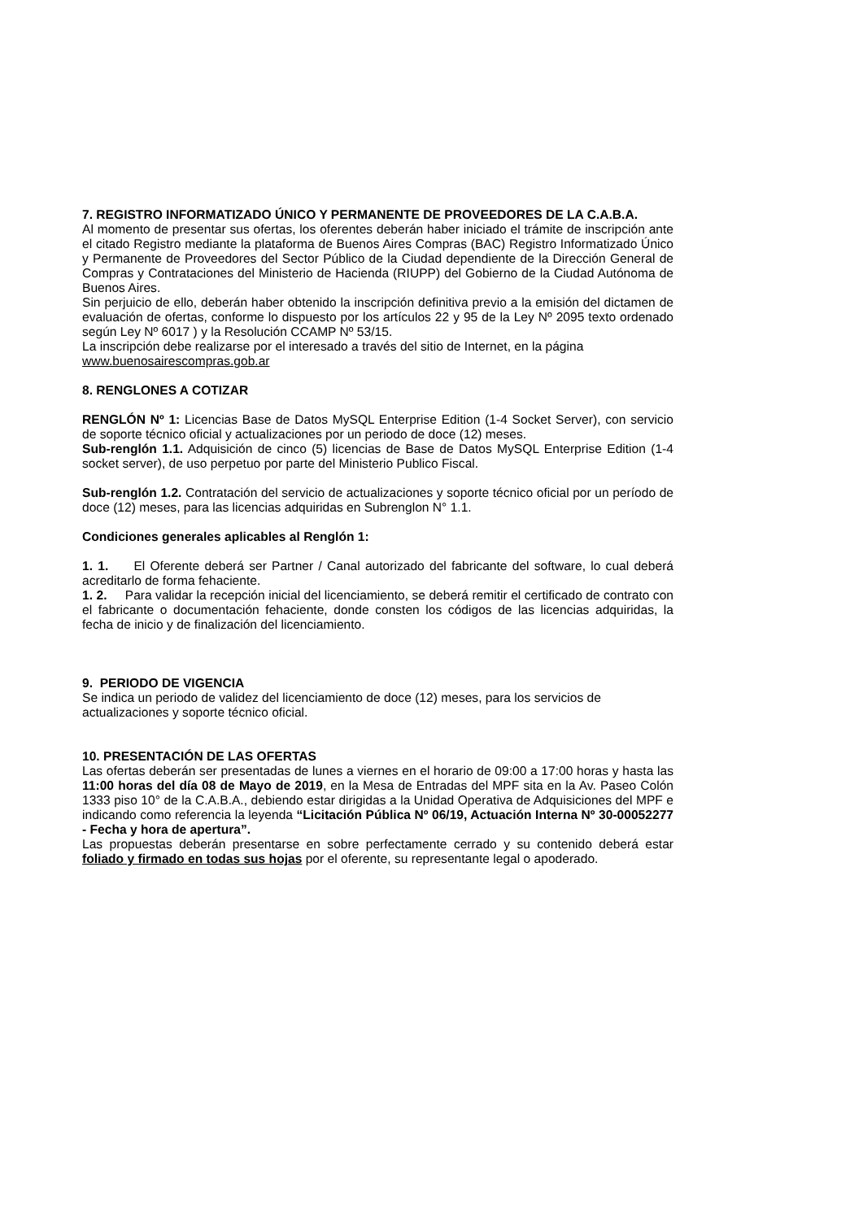7. REGISTRO INFORMATIZADO ÚNICO Y PERMANENTE DE PROVEEDORES DE LA C.A.B.A.
Al momento de presentar sus ofertas, los oferentes deberán haber iniciado el trámite de inscripción ante el citado Registro mediante la plataforma de Buenos Aires Compras (BAC) Registro Informatizado Único y Permanente de Proveedores del Sector Público de la Ciudad dependiente de la Dirección General de Compras y Contrataciones del Ministerio de Hacienda (RIUPP) del Gobierno de la Ciudad Autónoma de Buenos Aires.
Sin perjuicio de ello, deberán haber obtenido la inscripción definitiva previo a la emisión del dictamen de evaluación de ofertas, conforme lo dispuesto por los artículos 22 y 95 de la Ley Nº 2095 texto ordenado según Ley Nº 6017 ) y la Resolución CCAMP Nº 53/15.
La inscripción debe realizarse por el interesado a través del sitio de Internet, en la página www.buenosairescompras.gob.ar
8. RENGLONES A COTIZAR
RENGLÓN Nº 1: Licencias Base de Datos MySQL Enterprise Edition (1-4 Socket Server), con servicio de soporte técnico oficial y actualizaciones por un periodo de doce (12) meses.
Sub-renglón 1.1. Adquisición de cinco (5) licencias de Base de Datos MySQL Enterprise Edition (1-4 socket server), de uso perpetuo por parte del Ministerio Publico Fiscal.
Sub-renglón 1.2. Contratación del servicio de actualizaciones y soporte técnico oficial por un período de doce (12) meses, para las licencias adquiridas en Subrenglon N° 1.1.
Condiciones generales aplicables al Renglón 1:
1. 1. El Oferente deberá ser Partner / Canal autorizado del fabricante del software, lo cual deberá acreditarlo de forma fehaciente.
1. 2. Para validar la recepción inicial del licenciamiento, se deberá remitir el certificado de contrato con el fabricante o documentación fehaciente, donde consten los códigos de las licencias adquiridas, la fecha de inicio y de finalización del licenciamiento.
9. PERIODO DE VIGENCIA
Se indica un periodo de validez del licenciamiento de doce (12) meses, para los servicios de actualizaciones y soporte técnico oficial.
10. PRESENTACIÓN DE LAS OFERTAS
Las ofertas deberán ser presentadas de lunes a viernes en el horario de 09:00 a 17:00 horas y hasta las 11:00 horas del día 08 de Mayo de 2019, en la Mesa de Entradas del MPF sita en la Av. Paseo Colón 1333 piso 10° de la C.A.B.A., debiendo estar dirigidas a la Unidad Operativa de Adquisiciones del MPF e indicando como referencia la leyenda “Licitación Pública Nº 06/19, Actuación Interna Nº 30-00052277 - Fecha y hora de apertura”.
Las propuestas deberán presentarse en sobre perfectamente cerrado y su contenido deberá estar foliado y firmado en todas sus hojas por el oferente, su representante legal o apoderado.